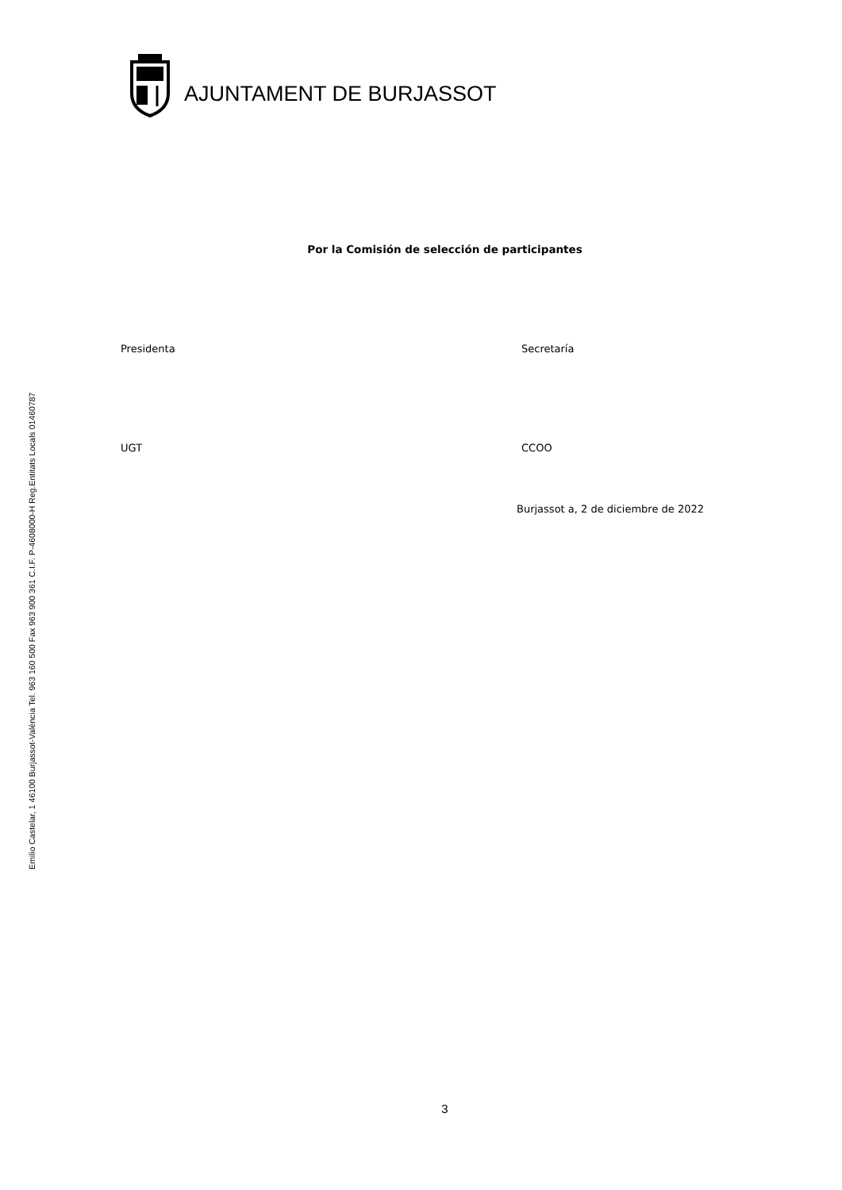Emilio Castelar, 1 46100 Burjassot-València Tel. 963 160 500 Fax 963 900 361 C.I.F. P-4608000-H Reg.Entitats Locals 01460787
AJUNTAMENT DE BURJASSOT
Por la Comisión de selección de participantes
Presidenta Secretaría
UGT CCOO
Burjassot a, 2 de diciembre de 2022
3